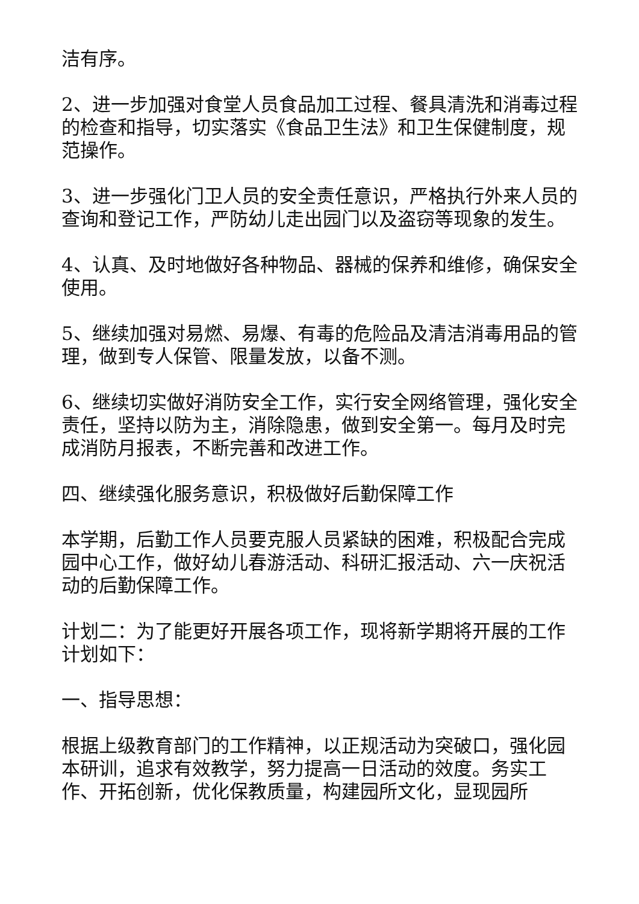洁有序。
2、进一步加强对食堂人员食品加工过程、餐具清洗和消毒过程的检查和指导，切实落实《食品卫生法》和卫生保健制度，规范操作。
3、进一步强化门卫人员的安全责任意识，严格执行外来人员的查询和登记工作，严防幼儿走出园门以及盗窃等现象的发生。
4、认真、及时地做好各种物品、器械的保养和维修，确保安全使用。
5、继续加强对易燃、易爆、有毒的危险品及清洁消毒用品的管理，做到专人保管、限量发放，以备不测。
6、继续切实做好消防安全工作，实行安全网络管理，强化安全责任，坚持以防为主，消除隐患，做到安全第一。每月及时完成消防月报表，不断完善和改进工作。
四、继续强化服务意识，积极做好后勤保障工作
本学期，后勤工作人员要克服人员紧缺的困难，积极配合完成园中心工作，做好幼儿春游活动、科研汇报活动、六一庆祝活动的后勤保障工作。
计划二：为了能更好开展各项工作，现将新学期将开展的工作计划如下：
一、指导思想：
根据上级教育部门的工作精神，以正规活动为突破口，强化园本研训，追求有效教学，努力提高一日活动的效度。务实工作、开拓创新，优化保教质量，构建园所文化，显现园所